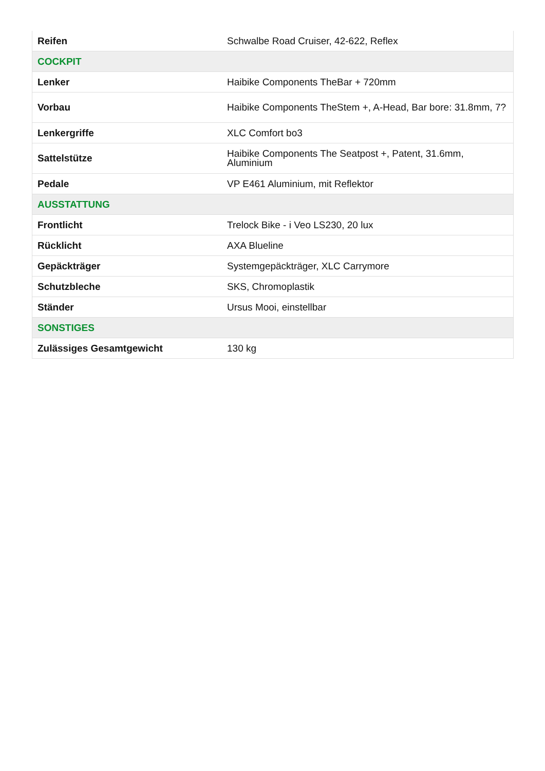| Reifen | Schwalbe Road Cruiser, 42-622, Reflex |
| COCKPIT | |
| Lenker | Haibike Components TheBar + 720mm |
| Vorbau | Haibike Components TheStem +, A-Head, Bar bore: 31.8mm, 7? |
| Lenkergriffe | XLC Comfort bo3 |
| Sattelstütze | Haibike Components The Seatpost +, Patent, 31.6mm, Aluminium |
| Pedale | VP E461 Aluminium, mit Reflektor |
| AUSSTATTUNG | |
| Frontlicht | Trelock Bike - i Veo LS230, 20 lux |
| Rücklicht | AXA Blueline |
| Gepäckträger | Systemgepäckträger, XLC Carrymore |
| Schutzbleche | SKS, Chromoplastik |
| Ständer | Ursus Mooi, einstellbar |
| SONSTIGES | |
| Zulässiges Gesamtgewicht | 130 kg |